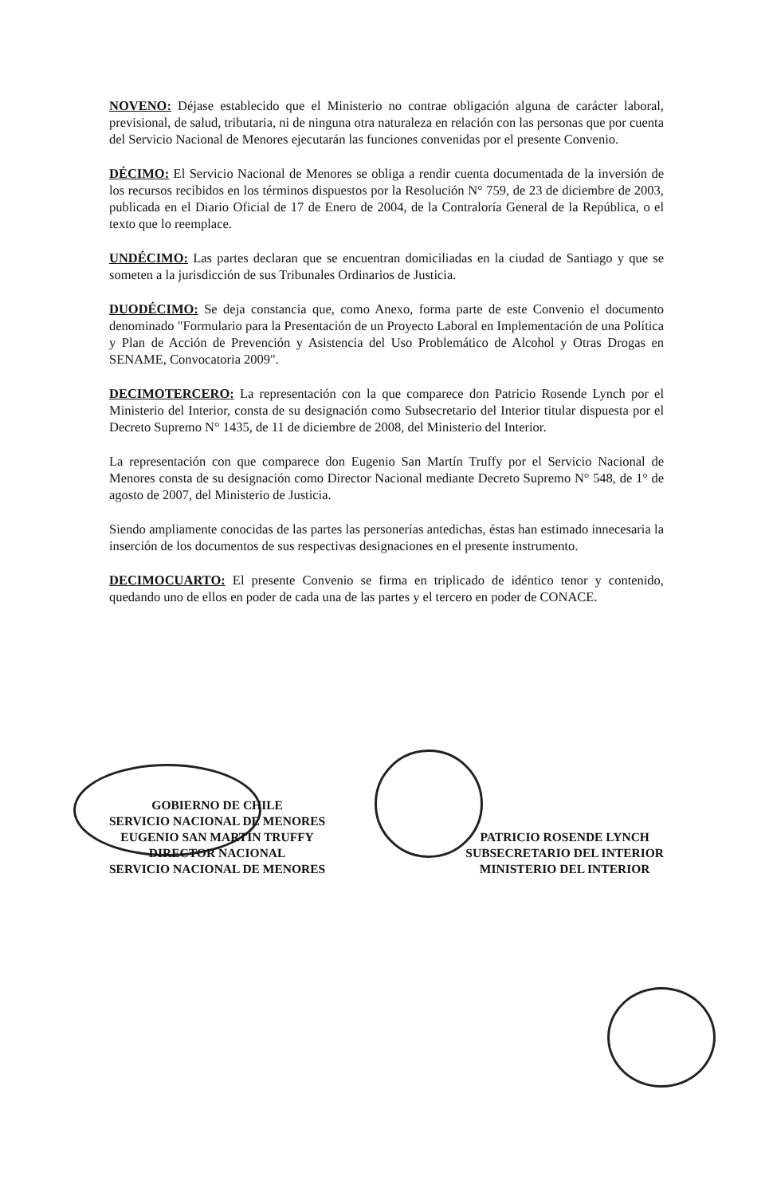NOVENO: Déjase establecido que el Ministerio no contrae obligación alguna de carácter laboral, previsional, de salud, tributaria, ni de ninguna otra naturaleza en relación con las personas que por cuenta del Servicio Nacional de Menores ejecutarán las funciones convenidas por el presente Convenio.
DÉCIMO: El Servicio Nacional de Menores se obliga a rendir cuenta documentada de la inversión de los recursos recibidos en los términos dispuestos por la Resolución N° 759, de 23 de diciembre de 2003, publicada en el Diario Oficial de 17 de Enero de 2004, de la Contraloría General de la República, o el texto que lo reemplace.
UNDÉCIMO: Las partes declaran que se encuentran domiciliadas en la ciudad de Santiago y que se someten a la jurisdicción de sus Tribunales Ordinarios de Justicia.
DUODÉCIMO: Se deja constancia que, como Anexo, forma parte de este Convenio el documento denominado "Formulario para la Presentación de un Proyecto Laboral en Implementación de una Política y Plan de Acción de Prevención y Asistencia del Uso Problemático de Alcohol y Otras Drogas en SENAME, Convocatoria 2009".
DECIMOTERCERO: La representación con la que comparece don Patricio Rosende Lynch por el Ministerio del Interior, consta de su designación como Subsecretario del Interior titular dispuesta por el Decreto Supremo N° 1435, de 11 de diciembre de 2008, del Ministerio del Interior.
La representación con que comparece don Eugenio San Martín Truffy por el Servicio Nacional de Menores consta de su designación como Director Nacional mediante Decreto Supremo N° 548, de 1° de agosto de 2007, del Ministerio de Justicia.
Siendo ampliamente conocidas de las partes las personerías antedichas, éstas han estimado innecesaria la inserción de los documentos de sus respectivas designaciones en el presente instrumento.
DECIMOCUARTO: El presente Convenio se firma en triplicado de idéntico tenor y contenido, quedando uno de ellos en poder de cada una de las partes y el tercero en poder de CONACE.
GOBIERNO DE CHILE
SERVICIO NACIONAL DE MENORES
EUGENIO SAN MARTÍN TRUFFY
DIRECTOR NACIONAL
SERVICIO NACIONAL DE MENORES
PATRICIO ROSENDE LYNCH
SUBSECRETARIO DEL INTERIOR
MINISTERIO DEL INTERIOR